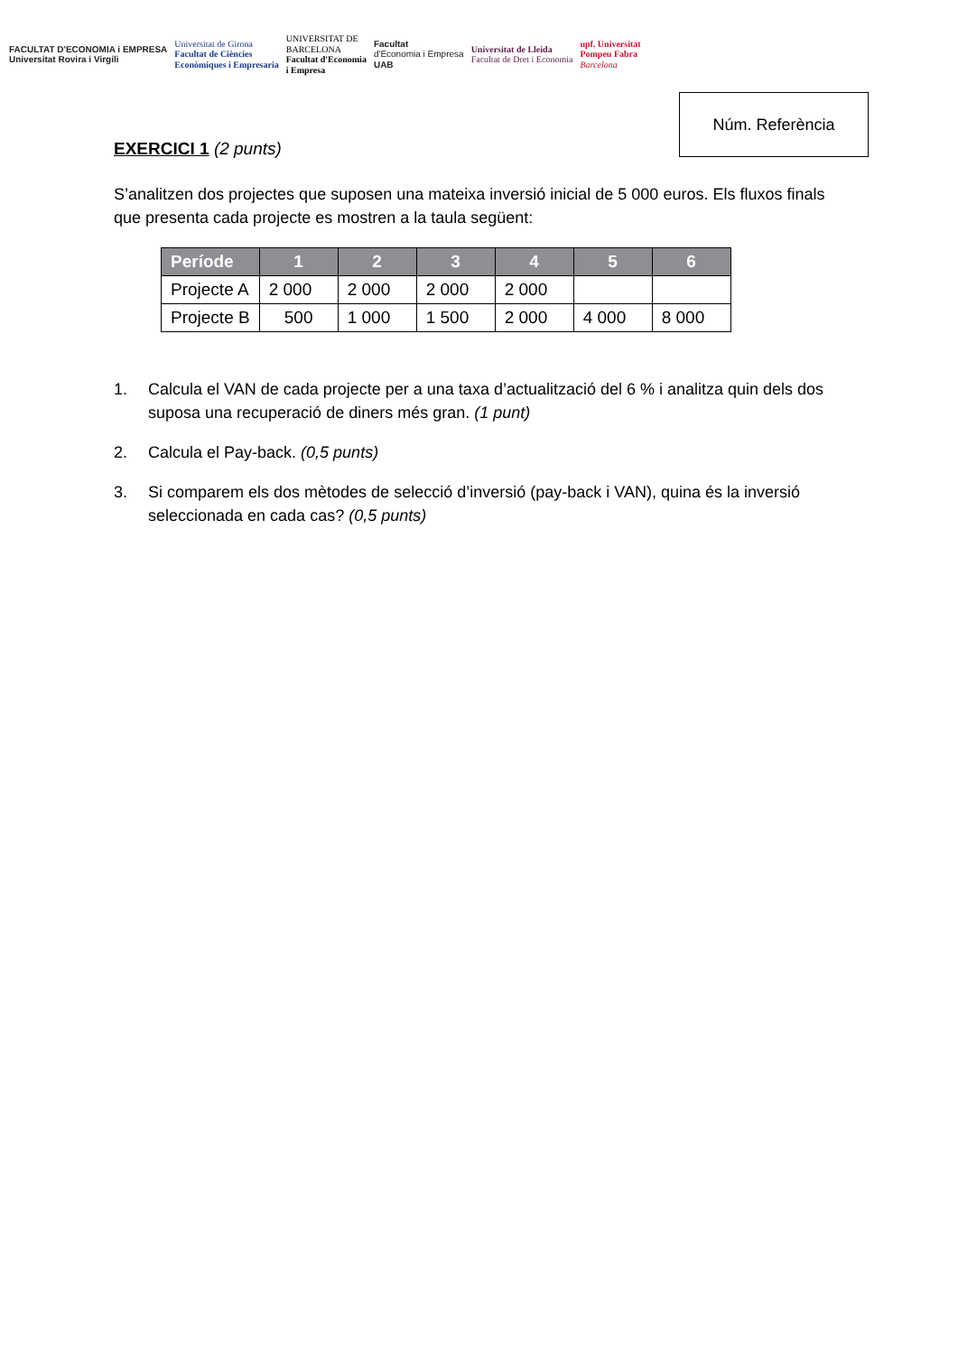FACULTAT D'ECONOMIA i EMPRESA
Universitat Rovira i Virgili
Universitat de Girona
Facultat de Ciències
Econòmiques i Empresaria
UNIVERSITAT DE
BARCELONA
Facultat d'Economia
i Empresa
Facultat
d'Economia i Empresa
UAB
Universitat de Lleida
Facultat de Dret i Economia
upf. Universitat
Pompeu Fabra
Barcelona
Núm. Referència
EXERCICI 1 (2 punts)
S’analitzen dos projectes que suposen una mateixa inversió inicial de 5 000 euros. Els fluxos finals que presenta cada projecte es mostren a la taula següent:
| Període | 1 | 2 | 3 | 4 | 5 | 6 |
| --- | --- | --- | --- | --- | --- | --- |
| Projecte A | 2 000 | 2 000 | 2 000 | 2 000 | | |
| Projecte B | 500 | 1 000 | 1 500 | 2 000 | 4 000 | 8 000 |
1. Calcula el VAN de cada projecte per a una taxa d’actualització del 6 % i analitza quin dels dos suposa una recuperació de diners més gran. (1 punt)
2. Calcula el Pay-back. (0,5 punts)
3. Si comparem els dos mètodes de selecció d’inversió (pay-back i VAN), quina és la inversió seleccionada en cada cas? (0,5 punts)